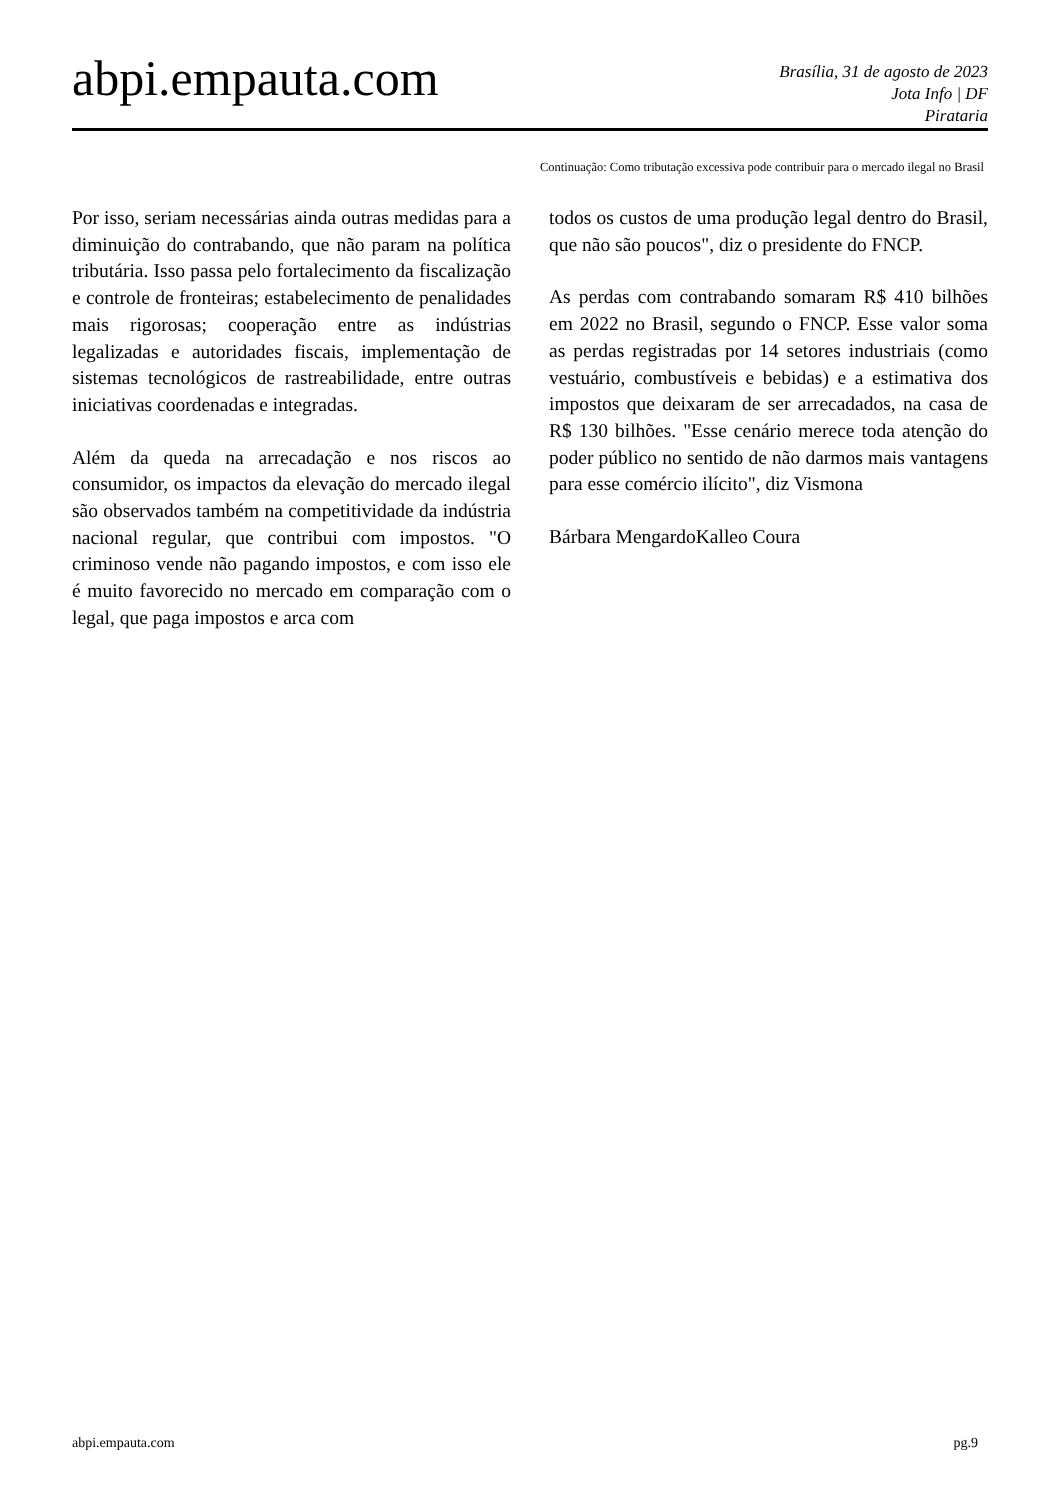abpi.empauta.com
Brasília, 31 de agosto de 2023
Jota Info | DF
Pirataria
Continuação: Como tributação excessiva pode contribuir para o mercado ilegal no Brasil
Por isso, seriam necessárias ainda outras medidas para a diminuição do contrabando, que não param na política tributária. Isso passa pelo fortalecimento da fiscalização e controle de fronteiras; estabelecimento de penalidades mais rigorosas; cooperação entre as indústrias legalizadas e autoridades fiscais, implementação de sistemas tecnológicos de rastreabilidade, entre outras iniciativas coordenadas e integradas.
Além da queda na arrecadação e nos riscos ao consumidor, os impactos da elevação do mercado ilegal são observados também na competitividade da indústria nacional regular, que contribui com impostos. "O criminoso vende não pagando impostos, e com isso ele é muito favorecido no mercado em comparação com o legal, que paga impostos e arca com
todos os custos de uma produção legal dentro do Brasil, que não são poucos", diz o presidente do FNCP.
As perdas com contrabando somaram R$ 410 bilhões em 2022 no Brasil, segundo o FNCP. Esse valor soma as perdas registradas por 14 setores industriais (como vestuário, combustíveis e bebidas) e a estimativa dos impostos que deixaram de ser arrecadados, na casa de R$ 130 bilhões. "Esse cenário merece toda atenção do poder público no sentido de não darmos mais vantagens para esse comércio ilícito", diz Vismona
Bárbara MengardoKalleo Coura
abpi.empauta.com pg.9